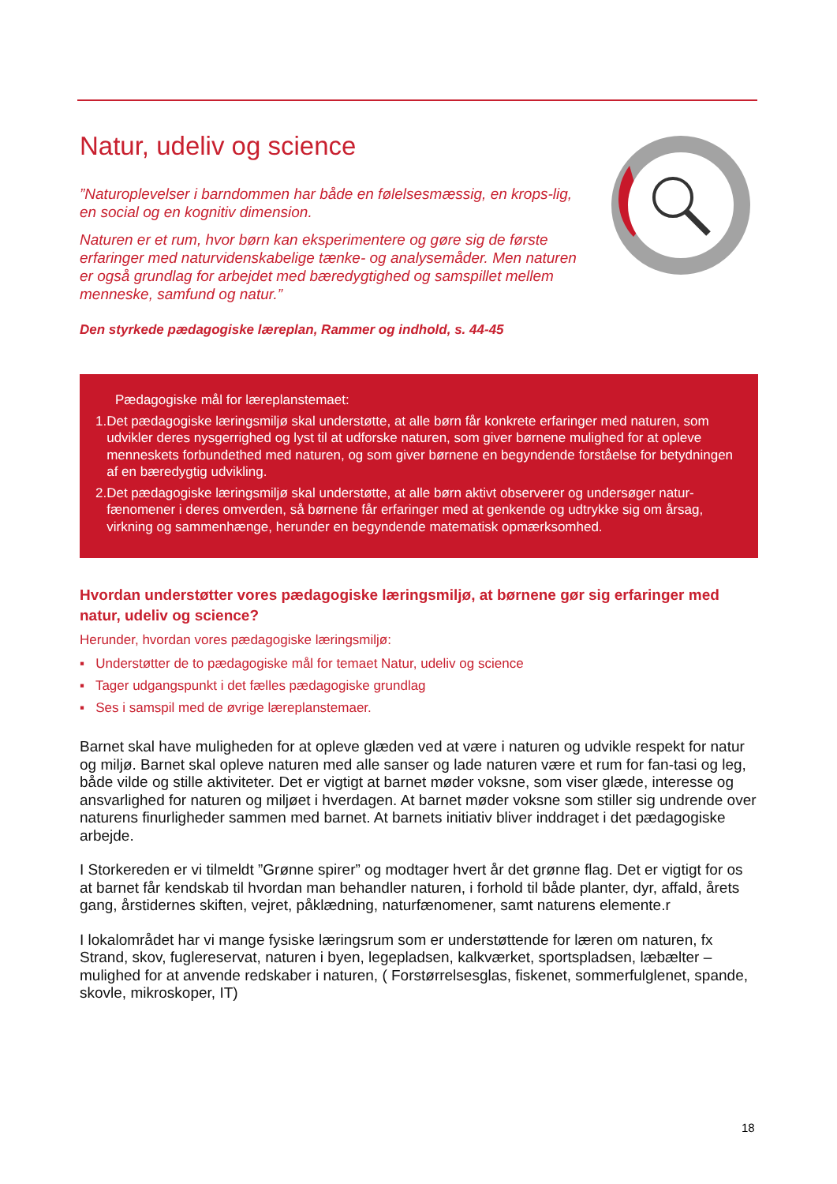Natur, udeliv og science
”Naturoplevelser i barndommen har både en følelsesmæssig, en krops-lig, en social og en kognitiv dimension.
Naturen er et rum, hvor børn kan eksperimentere og gøre sig de første erfaringer med naturvidenskabelige tænke- og analysemåder. Men naturen er også grundlag for arbejdet med bæredygtighed og samspillet mellem menneske, samfund og natur.”
Den styrkede pædagogiske læreplan, Rammer og indhold, s. 44-45
Pædagogiske mål for læreplanstemaet:
1. Det pædagogiske læringsmiljø skal understøtte, at alle børn får konkrete erfaringer med naturen, som udvikler deres nysgerrighed og lyst til at udforske naturen, som giver børnene mulighed for at opleve menneskets forbundethed med naturen, og som giver børnene en begyndende forståelse for betydningen af en bæredygtig udvikling.
2. Det pædagogiske læringsmiljø skal understøtte, at alle børn aktivt observerer og undersøger natur-fænomener i deres omverden, så børnene får erfaringer med at genkende og udtrykke sig om årsag, virkning og sammenhænge, herunder en begyndende matematisk opmærksomhed.
Hvordan understøtter vores pædagogiske læringsmiljø, at børnene gør sig erfaringer med natur, udeliv og science?
Herunder, hvordan vores pædagogiske læringsmiljø:
▪ Understøtter de to pædagogiske mål for temaet Natur, udeliv og science
▪ Tager udgangspunkt i det fælles pædagogiske grundlag
▪ Ses i samspil med de øvrige læreplanstemaer.
Barnet skal have muligheden for at opleve glæden ved at være i naturen og udvikle respekt for natur og miljø. Barnet skal opleve naturen med alle sanser og lade naturen være et rum for fan-tasi og leg, både vilde og stille aktiviteter. Det er vigtigt at barnet møder voksne, som viser glæde, interesse og ansvarlighed for naturen og miljøet i hverdagen. At barnet møder voksne som stiller sig undrende over naturens finurligheder sammen med barnet. At barnets initiativ bliver inddraget i det pædagogiske arbejde.
I Storkereden er vi tilmeldt ”Grønne spirer” og modtager hvert år det grønne flag. Det er vigtigt for os at barnet får kendskab til hvordan man behandler naturen, i forhold til både planter, dyr, affald, årets gang, årstidernes skiften, vejret, påklædning, naturfænomener, samt naturens elemente.r
I lokalområdet har vi mange fysiske læringsrum som er understøttende for læren om naturen, fx Strand, skov, fuglereservat, naturen i byen, legepladsen, kalkværket, sportspladsen, læbælter – mulighed for at anvende redskaber i naturen, ( Forstørrelsesglas, fiskenet, sommerfulglenet, spande, skovle, mikroskoper, IT)
18